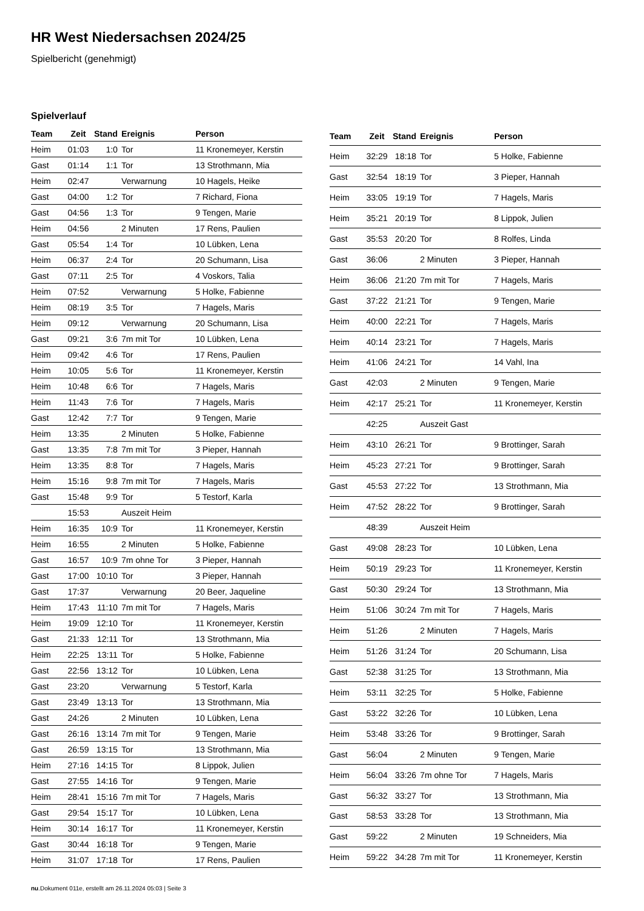HR West Niedersachsen 2024/25
Spielbericht (genehmigt)
Spielverlauf
| Team | Zeit | Stand | Ereignis | Person |
| --- | --- | --- | --- | --- |
| Heim | 01:03 | 1:0 | Tor | 11 Kronemeyer, Kerstin |
| Gast | 01:14 | 1:1 | Tor | 13 Strothmann, Mia |
| Heim | 02:47 | | Verwarnung | 10 Hagels, Heike |
| Gast | 04:00 | 1:2 | Tor | 7 Richard, Fiona |
| Gast | 04:56 | 1:3 | Tor | 9 Tengen, Marie |
| Heim | 04:56 | | 2 Minuten | 17 Rens, Paulien |
| Gast | 05:54 | 1:4 | Tor | 10 Lübken, Lena |
| Heim | 06:37 | 2:4 | Tor | 20 Schumann, Lisa |
| Gast | 07:11 | 2:5 | Tor | 4 Voskors, Talia |
| Heim | 07:52 | | Verwarnung | 5 Holke, Fabienne |
| Heim | 08:19 | 3:5 | Tor | 7 Hagels, Maris |
| Heim | 09:12 | | Verwarnung | 20 Schumann, Lisa |
| Gast | 09:21 | 3:6 | 7m mit Tor | 10 Lübken, Lena |
| Heim | 09:42 | 4:6 | Tor | 17 Rens, Paulien |
| Heim | 10:05 | 5:6 | Tor | 11 Kronemeyer, Kerstin |
| Heim | 10:48 | 6:6 | Tor | 7 Hagels, Maris |
| Heim | 11:43 | 7:6 | Tor | 7 Hagels, Maris |
| Gast | 12:42 | 7:7 | Tor | 9 Tengen, Marie |
| Heim | 13:35 | | 2 Minuten | 5 Holke, Fabienne |
| Gast | 13:35 | 7:8 | 7m mit Tor | 3 Pieper, Hannah |
| Heim | 13:35 | 8:8 | Tor | 7 Hagels, Maris |
| Heim | 15:16 | 9:8 | 7m mit Tor | 7 Hagels, Maris |
| Gast | 15:48 | 9:9 | Tor | 5 Testorf, Karla |
| | 15:53 | | Auszeit Heim | |
| Heim | 16:35 | 10:9 | Tor | 11 Kronemeyer, Kerstin |
| Heim | 16:55 | | 2 Minuten | 5 Holke, Fabienne |
| Gast | 16:57 | 10:9 | 7m ohne Tor | 3 Pieper, Hannah |
| Gast | 17:00 | 10:10 | Tor | 3 Pieper, Hannah |
| Gast | 17:37 | | Verwarnung | 20 Beer, Jaqueline |
| Heim | 17:43 | 11:10 | 7m mit Tor | 7 Hagels, Maris |
| Heim | 19:09 | 12:10 | Tor | 11 Kronemeyer, Kerstin |
| Gast | 21:33 | 12:11 | Tor | 13 Strothmann, Mia |
| Heim | 22:25 | 13:11 | Tor | 5 Holke, Fabienne |
| Gast | 22:56 | 13:12 | Tor | 10 Lübken, Lena |
| Gast | 23:20 | | Verwarnung | 5 Testorf, Karla |
| Gast | 23:49 | 13:13 | Tor | 13 Strothmann, Mia |
| Gast | 24:26 | | 2 Minuten | 10 Lübken, Lena |
| Gast | 26:16 | 13:14 | 7m mit Tor | 9 Tengen, Marie |
| Gast | 26:59 | 13:15 | Tor | 13 Strothmann, Mia |
| Heim | 27:16 | 14:15 | Tor | 8 Lippok, Julien |
| Gast | 27:55 | 14:16 | Tor | 9 Tengen, Marie |
| Heim | 28:41 | 15:16 | 7m mit Tor | 7 Hagels, Maris |
| Gast | 29:54 | 15:17 | Tor | 10 Lübken, Lena |
| Heim | 30:14 | 16:17 | Tor | 11 Kronemeyer, Kerstin |
| Gast | 30:44 | 16:18 | Tor | 9 Tengen, Marie |
| Heim | 31:07 | 17:18 | Tor | 17 Rens, Paulien |
| Team | Zeit | Stand | Ereignis | Person |
| --- | --- | --- | --- | --- |
| Heim | 32:29 | 18:18 | Tor | 5 Holke, Fabienne |
| Gast | 32:54 | 18:19 | Tor | 3 Pieper, Hannah |
| Heim | 33:05 | 19:19 | Tor | 7 Hagels, Maris |
| Heim | 35:21 | 20:19 | Tor | 8 Lippok, Julien |
| Gast | 35:53 | 20:20 | Tor | 8 Rolfes, Linda |
| Gast | 36:06 | | 2 Minuten | 3 Pieper, Hannah |
| Heim | 36:06 | 21:20 | 7m mit Tor | 7 Hagels, Maris |
| Gast | 37:22 | 21:21 | Tor | 9 Tengen, Marie |
| Heim | 40:00 | 22:21 | Tor | 7 Hagels, Maris |
| Heim | 40:14 | 23:21 | Tor | 7 Hagels, Maris |
| Heim | 41:06 | 24:21 | Tor | 14 Vahl, Ina |
| Gast | 42:03 | | 2 Minuten | 9 Tengen, Marie |
| Heim | 42:17 | 25:21 | Tor | 11 Kronemeyer, Kerstin |
| | 42:25 | | Auszeit Gast | |
| Heim | 43:10 | 26:21 | Tor | 9 Brottinger, Sarah |
| Heim | 45:23 | 27:21 | Tor | 9 Brottinger, Sarah |
| Gast | 45:53 | 27:22 | Tor | 13 Strothmann, Mia |
| Heim | 47:52 | 28:22 | Tor | 9 Brottinger, Sarah |
| | 48:39 | | Auszeit Heim | |
| Gast | 49:08 | 28:23 | Tor | 10 Lübken, Lena |
| Heim | 50:19 | 29:23 | Tor | 11 Kronemeyer, Kerstin |
| Gast | 50:30 | 29:24 | Tor | 13 Strothmann, Mia |
| Heim | 51:06 | 30:24 | 7m mit Tor | 7 Hagels, Maris |
| Heim | 51:26 | | 2 Minuten | 7 Hagels, Maris |
| Heim | 51:26 | 31:24 | Tor | 20 Schumann, Lisa |
| Gast | 52:38 | 31:25 | Tor | 13 Strothmann, Mia |
| Heim | 53:11 | 32:25 | Tor | 5 Holke, Fabienne |
| Gast | 53:22 | 32:26 | Tor | 10 Lübken, Lena |
| Heim | 53:48 | 33:26 | Tor | 9 Brottinger, Sarah |
| Gast | 56:04 | | 2 Minuten | 9 Tengen, Marie |
| Heim | 56:04 | 33:26 | 7m ohne Tor | 7 Hagels, Maris |
| Gast | 56:32 | 33:27 | Tor | 13 Strothmann, Mia |
| Gast | 58:53 | 33:28 | Tor | 13 Strothmann, Mia |
| Gast | 59:22 | | 2 Minuten | 19 Schneiders, Mia |
| Heim | 59:22 | 34:28 | 7m mit Tor | 11 Kronemeyer, Kerstin |
nu.Dokument 011e, erstellt am 26.11.2024 05:03 | Seite 3